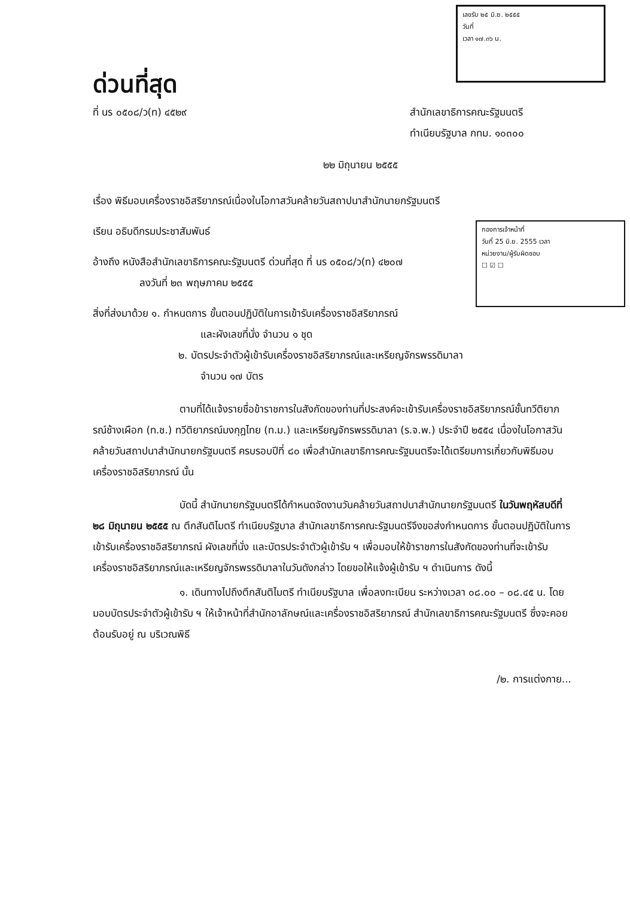เลขรับ ๒๕ มิ.ย. ๒๕๕๕
วันที่
เวลา ๑๗.๓๖ น.
กองการเจ้าหน้าที่
วันที่ 25 มิ.ย. 2555 เวลา
หน่วยงาน/ผู้รับผิดชอบ
☐ ☑ ☐
ด่วนที่สุด
ที่ นร ๐๕๐๘/ว(ท) ๔๕๒๙ สำนักเลขาธิการคณะรัฐมนตรี
ทำเนียบรัฐบาล กทม. ๑๐๓๐๐
๒๒ มิถุนายน ๒๕๕๕
เรื่อง พิธีมอบเครื่องราชอิสริยาภรณ์เนื่องในโอกาสวันคล้ายวันสถาปนาสำนักนายกรัฐมนตรี
เรียน อธิบดีกรมประชาสัมพันธ์
อ้างถึง หนังสือสำนักเลขาธิการคณะรัฐมนตรี ด่วนที่สุด ที่ นร ๐๕๐๘/ว(ท) ๔๒๐๗
ลงวันที่ ๒๓ พฤษภาคม ๒๕๕๕
สิ่งที่ส่งมาด้วย ๑. กำหนดการ ขั้นตอนปฏิบัติในการเข้ารับเครื่องราชอิสริยาภรณ์
และผังเลขที่นั่ง จำนวน ๑ ชุด
๒. บัตรประจำตัวผู้เข้ารับเครื่องราชอิสริยาภรณ์และเหรียญจักรพรรดิมาลา
จำนวน ๑๗ บัตร
ตามที่ได้แจ้งรายชื่อข้าราชการในสังกัดของท่านที่ประสงค์จะเข้ารับเครื่องราชอิสริยาภรณ์ชั้นทวีติยาภรณ์ช้างเผือก (ท.ช.) ทวีติยาภรณ์มงกุฎไทย (ท.ม.) และเหรียญจักรพรรดิมาลา (ร.จ.พ.) ประจำปี ๒๕๕๔ เนื่องในโอกาสวันคล้ายวันสถาปนาสำนักนายกรัฐมนตรี ครบรอบปีที่ ๘๐ เพื่อสำนักเลขาธิการคณะรัฐมนตรีจะได้เตรียมการเกี่ยวกับพิธีมอบเครื่องราชอิสริยาภรณ์ นั้น
บัดนี้ สำนักนายกรัฐมนตรีได้กำหนดจัดงานวันคล้ายวันสถาปนาสำนักนายกรัฐมนตรี ในวันพฤหัสบดีที่ ๒๘ มิถุนายน ๒๕๕๕ ณ ตึกสันติไมตรี ทำเนียบรัฐบาล สำนักเลขาธิการคณะรัฐมนตรีจึงขอส่งกำหนดการ ขั้นตอนปฏิบัติในการเข้ารับเครื่องราชอิสริยาภรณ์ ผังเลขที่นั่ง และบัตรประจำตัวผู้เข้ารับ ฯ เพื่อมอบให้ข้าราชการในสังกัดของท่านที่จะเข้ารับเครื่องราชอิสริยาภรณ์และเหรียญจักรพรรดิมาลาในวันดังกล่าว โดยขอให้แจ้งผู้เข้ารับ ฯ ดำเนินการ ดังนี้
๑. เดินทางไปถึงตึกสันติไมตรี ทำเนียบรัฐบาล เพื่อลงทะเบียน ระหว่างเวลา ๐๘.๐๐ – ๐๘.๔๕ น. โดยมอบบัตรประจำตัวผู้เข้ารับ ฯ ให้เจ้าหน้าที่สำนักอาลักษณ์และเครื่องราชอิสริยาภรณ์ สำนักเลขาธิการคณะรัฐมนตรี ซึ่งจะคอยต้อนรับอยู่ ณ บริเวณพิธี
/๒. การแต่งกาย...